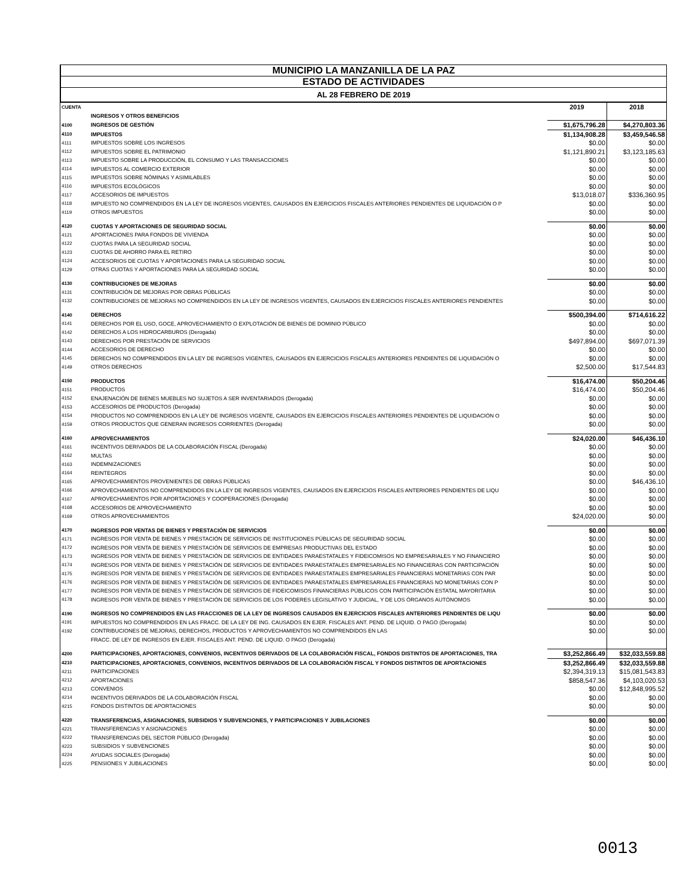MUNICIPIO LA MANZANILLA DE LA PAZ
ESTADO DE ACTIVIDADES
AL 28 FEBRERO DE 2019
| CUENTA | | 2019 | 2018 |
| | INGRESOS Y OTROS BENEFICIOS | | |
| 4100 | INGRESOS DE GESTIÓN | $1,675,796.28 | $4,270,803.36 |
| 4110 | IMPUESTOS | $1,134,908.28 | $3,459,546.58 |
| 4111 | IMPUESTOS SOBRE LOS INGRESOS | $0.00 | $0.00 |
| 4112 | IMPUESTOS SOBRE EL PATRIMONIO | $1,121,890.21 | $3,123,185.63 |
| 4113 | IMPUESTO SOBRE LA PRODUCCIÓN, EL CONSUMO Y LAS TRANSACCIONES | $0.00 | $0.00 |
| 4114 | IMPUESTOS AL COMERCIO EXTERIOR | $0.00 | $0.00 |
| 4115 | IMPUESTOS SOBRE NÓMINAS Y ASIMILABLES | $0.00 | $0.00 |
| 4116 | IMPUESTOS ECOLÓGICOS | $0.00 | $0.00 |
| 4117 | ACCESORIOS DE IMPUESTOS | $13,018.07 | $336,360.95 |
| 4118 | IMPUESTO NO COMPRENDIDOS EN LA LEY DE INGRESOS VIGENTES, CAUSADOS EN EJERCICIOS FISCALES ANTERIORES PENDIENTES DE LIQUIDACIÓN O P | $0.00 | $0.00 |
| 4119 | OTROS IMPUESTOS | $0.00 | $0.00 |
| 4120 | CUOTAS Y APORTACIONES DE SEGURIDAD SOCIAL | $0.00 | $0.00 |
| 4121 | APORTACIONES PARA FONDOS DE VIVIENDA | $0.00 | $0.00 |
| 4122 | CUOTAS PARA LA SEGURIDAD SOCIAL | $0.00 | $0.00 |
| 4123 | CUOTAS DE AHORRO PARA EL RETIRO | $0.00 | $0.00 |
| 4124 | ACCESORIOS DE CUOTAS Y APORTACIONES PARA LA SEGURIDAD SOCIAL | $0.00 | $0.00 |
| 4129 | OTRAS CUOTAS Y APORTACIONES PARA LA SEGURIDAD SOCIAL | $0.00 | $0.00 |
| 4130 | CONTRIBUCIONES DE MEJORAS | $0.00 | $0.00 |
| 4131 | CONTRIBUCIÓN DE MEJORAS POR OBRAS PÚBLICAS | $0.00 | $0.00 |
| 4132 | CONTRIBUCIONES DE MEJORAS NO COMPRENDIDOS EN LA LEY DE INGRESOS VIGENTES, CAUSADOS EN EJERCICIOS FISCALES ANTERIORES PENDIENTES | $0.00 | $0.00 |
| 4140 | DERECHOS | $500,394.00 | $714,616.22 |
| 4141 | DERECHOS POR EL USO, GOCE, APROVECHAMIENTO O EXPLOTACIÓN DE BIENES DE DOMINIO PÚBLICO | $0.00 | $0.00 |
| 4142 | DERECHOS A LOS HIDROCARBUROS (Derogada) | $0.00 | $0.00 |
| 4143 | DERECHOS POR PRESTACIÓN DE SERVICIOS | $497,894.00 | $697,071.39 |
| 4144 | ACCESORIOS DE DERECHO | $0.00 | $0.00 |
| 4145 | DERECHOS NO COMPRENDIDOS EN LA LEY DE INGRESOS VIGENTES, CAUSADOS EN EJERCICIOS FISCALES ANTERIORES PENDIENTES DE LIQUIDACIÓN O | $0.00 | $0.00 |
| 4149 | OTROS DERECHOS | $2,500.00 | $17,544.83 |
| 4150 | PRODUCTOS | $16,474.00 | $50,204.46 |
| 4151 | PRODUCTOS | $16,474.00 | $50,204.46 |
| 4152 | ENAJENACIÓN DE BIENES MUEBLES NO SUJETOS A SER INVENTARIADOS (Derogada) | $0.00 | $0.00 |
| 4153 | ACCESORIOS DE PRODUCTOS (Derogada) | $0.00 | $0.00 |
| 4154 | PRODUCTOS NO COMPRENDIDOS EN LA LEY DE INGRESOS VIGENTE, CAUSADOS EN EJERCICIOS FISCALES ANTERIORES PENDIENTES DE LIQUIDACIÓN O | $0.00 | $0.00 |
| 4159 | OTROS PRODUCTOS QUE GENERAN INGRESOS CORRIENTES (Derogada) | $0.00 | $0.00 |
| 4160 | APROVECHAMIENTOS | $24,020.00 | $46,436.10 |
| 4161 | INCENTIVOS DERIVADOS DE LA COLABORACIÓN FISCAL (Derogada) | $0.00 | $0.00 |
| 4162 | MULTAS | $0.00 | $0.00 |
| 4163 | INDEMNIZACIONES | $0.00 | $0.00 |
| 4164 | REINTEGROS | $0.00 | $0.00 |
| 4165 | APROVECHAMIENTOS PROVENIENTES DE OBRAS PÚBLICAS | $0.00 | $46,436.10 |
| 4166 | APROVECHAMIENTOS NO COMPRENDIDOS EN LA LEY DE INGRESOS VIGENTES, CAUSADOS EN EJERCICIOS FISCALES ANTERIORES PENDIENTES DE LIQU | $0.00 | $0.00 |
| 4167 | APROVECHAMIENTOS POR APORTACIONES Y COOPERACIONES (Derogada) | $0.00 | $0.00 |
| 4168 | ACCESORIOS DE APROVECHAMIENTO | $0.00 | $0.00 |
| 4169 | OTROS APROVECHAMIENTOS | $24,020.00 | $0.00 |
| 4170 | INGRESOS POR VENTAS DE BIENES Y PRESTACIÓN DE SERVICIOS | $0.00 | $0.00 |
| 4171 | INGRESOS POR VENTA DE BIENES Y PRESTACIÓN DE SERVICIOS DE INSTITUCIONES PÚBLICAS DE SEGURIDAD SOCIAL | $0.00 | $0.00 |
| 4172 | INGRESOS POR VENTA DE BIENES Y PRESTACIÓN DE SERVICIOS DE EMPRESAS PRODUCTIVAS DEL ESTADO | $0.00 | $0.00 |
| 4173 | INGRESOS POR VENTA DE BIENES Y PRESTACIÓN DE SERVICIOS DE ENTIDADES PARAESTATALES Y FIDEICOMISOS NO EMPRESARIALES Y NO FINANCIERO | $0.00 | $0.00 |
| 4174 | INGRESOS POR VENTA DE BIENES Y PRESTACIÓN DE SERVICIOS DE ENTIDADES PARAESTATALES EMPRESARIALES NO FINANCIERAS CON PARTICIPACIÓN | $0.00 | $0.00 |
| 4175 | INGRESOS POR VENTA DE BIENES Y PRESTACIÓN DE SERVICIOS DE ENTIDADES PARAESTATALES EMPRESARIALES FINANCIERAS MONETARIAS CON PAR | $0.00 | $0.00 |
| 4176 | INGRESOS POR VENTA DE BIENES Y PRESTACIÓN DE SERVICIOS DE ENTIDADES PARAESTATALES EMPRESARIALES FINANCIERAS NO MONETARIAS CON P | $0.00 | $0.00 |
| 4177 | INGRESOS POR VENTA DE BIENES Y PRESTACIÓN DE SERVICIOS DE FIDEICOMISOS FINANCIERAS PÚBLICOS CON PARTICIPACIÓN ESTATAL MAYORITARIA | $0.00 | $0.00 |
| 4178 | INGRESOS POR VENTA DE BIENES Y PRESTACIÓN DE SERVICIOS DE LOS PODERES LEGISLATIVO Y JUDICIAL, Y DE LOS ÓRGANOS AUTÓNOMOS | $0.00 | $0.00 |
| 4190 | INGRESOS NO COMPRENDIDOS EN LAS FRACCIONES DE LA LEY DE INGRESOS CAUSADOS EN EJERCICIOS FISCALES ANTERIORES PENDIENTES DE LIQU | $0.00 | $0.00 |
| 4191 | IMPUESTOS NO COMPRENDIDOS EN LAS FRACC. DE LA LEY DE ING. CAUSADOS EN EJER. FISCALES ANT. PEND. DE LIQUID. O PAGO (Derogada) | $0.00 | $0.00 |
| 4192 | CONTRIBUCIONES DE MEJORAS, DERECHOS, PRODUCTOS Y APROVECHAMIENTOS NO COMPRENDIDOS EN LAS | $0.00 | $0.00 |
| | FRACC. DE LEY DE INGRESOS EN EJER. FISCALES ANT. PEND. DE LIQUID. O PAGO (Derogada) | | |
| 4200 | PARTICIPACIONES, APORTACIONES, CONVENIOS, INCENTIVOS DERIVADOS DE LA COLABORACIÓN FISCAL, FONDOS DISTINTOS DE APORTACIONES, TRA | $3,252,866.49 | $32,033,559.88 |
| 4210 | PARTICIPACIONES, APORTACIONES, CONVENIOS, INCENTIVOS DERIVADOS DE LA COLABORACIÓN FISCAL Y FONDOS DISTINTOS DE APORTACIONES | $3,252,866.49 | $32,033,559.88 |
| 4211 | PARTICIPACIONES | $2,394,319.13 | $15,081,543.83 |
| 4212 | APORTACIONES | $858,547.36 | $4,103,020.53 |
| 4213 | CONVENIOS | $0.00 | $12,848,995.52 |
| 4214 | INCENTIVOS DERIVADOS DE LA COLABORACIÓN FISCAL | $0.00 | $0.00 |
| 4215 | FONDOS DISTINTOS DE APORTACIONES | $0.00 | $0.00 |
| 4220 | TRANSFERENCIAS, ASIGNACIONES, SUBSIDIOS Y SUBVENCIONES, Y PARTICIPACIONES Y JUBILACIONES | $0.00 | $0.00 |
| 4221 | TRANSFERENCIAS Y ASIGNACIONES | $0.00 | $0.00 |
| 4222 | TRANSFERENCIAS DEL SECTOR PÚBLICO (Derogada) | $0.00 | $0.00 |
| 4223 | SUBSIDIOS Y SUBVENCIONES | $0.00 | $0.00 |
| 4224 | AYUDAS SOCIALES (Derogada) | $0.00 | $0.00 |
| 4225 | PENSIONES Y JUBILACIONES | $0.00 | $0.00 |
0013